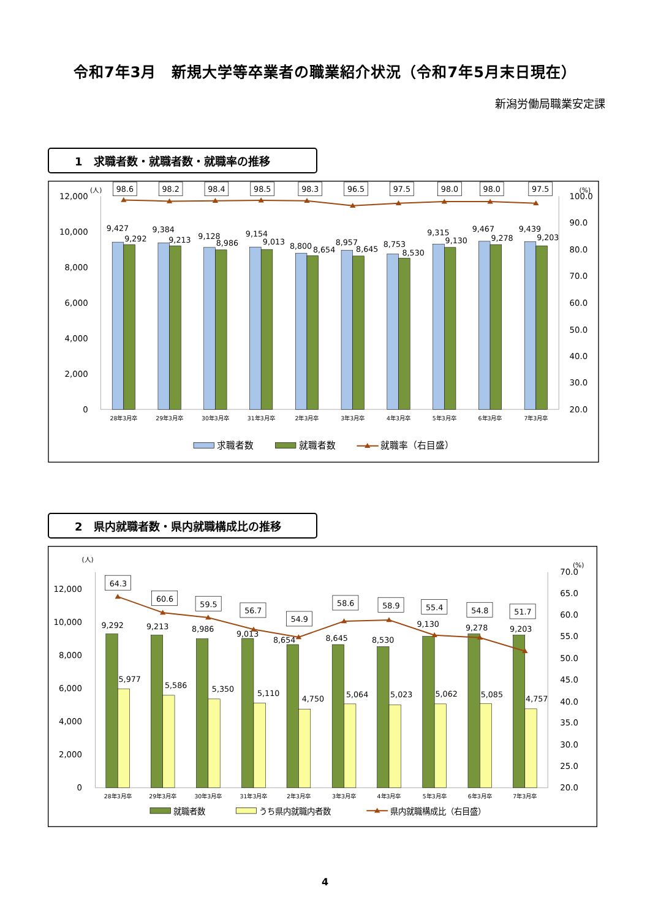令和7年3月　新規大学等卒業者の職業紹介状況（令和7年5月末日現在）
新潟労働局職業安定課
1　求職者数・就職者数・就職率の推移
0
2,000
4,000
6,000
8,000
10,000
12,000
(人)
(%)
20.0
30.0
40.0
50.0
60.0
70.0
80.0
90.0
100.0
9,427
9,292
9,384
9,213
9,128
8,986
9,154
9,013
8,800
8,654
8,957
8,645
8,753
8,530
9,315
9,130
9,467
9,278
9,439
9,203
98.6
98.2
98.4
98.5
98.3
96.5
97.5
98.0
98.0
97.5
28年3月卒
29年3月卒
30年3月卒
31年3月卒
2年3月卒
3年3月卒
4年3月卒
5年3月卒
6年3月卒
7年3月卒
求職者数
就職者数
就職率（右目盛）
2　県内就職者数・県内就職構成比の推移
(人)
(%)
0
2,000
4,000
6,000
8,000
10,000
12,000
20.0
25.0
30.0
35.0
40.0
45.0
50.0
55.0
60.0
65.0
70.0
9,292
5,977
9,213
5,586
8,986
5,350
9,013
5,110
8,654
4,750
8,645
5,064
8,530
5,023
9,130
5,062
9,278
5,085
9,203
4,757
64.3
60.6
59.5
56.7
54.9
58.6
58.9
55.4
54.8
51.7
28年3月卒
29年3月卒
30年3月卒
31年3月卒
2年3月卒
3年3月卒
4年3月卒
5年3月卒
6年3月卒
7年3月卒
就職者数
うち県内就職内者数
県内就職構成比（右目盛）
4